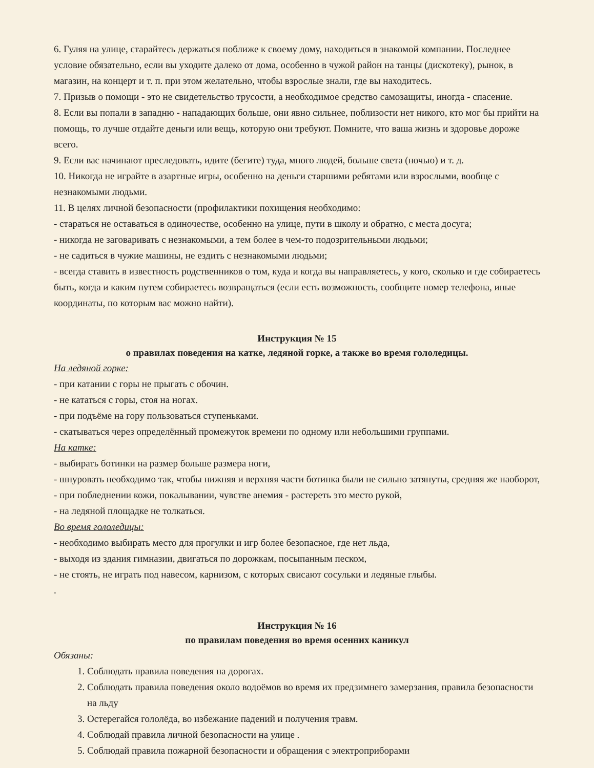6. Гуляя на улице, старайтесь держаться поближе к своему дому, находиться в знакомой компании. Последнее условие обязательно, если вы уходите далеко от дома, особенно в чужой район на танцы (дискотеку), рынок, в магазин, на концерт и т. п. при этом желательно, чтобы взрослые знали, где вы находитесь.
7. Призыв о помощи - это не свидетельство трусости, а необходимое средство самозащиты, иногда - спасение.
8. Если вы попали в западню - нападающих больше, они явно сильнее, поблизости нет никого, кто мог бы прийти на помощь, то лучше отдайте деньги или вещь, которую они требуют. Помните, что ваша жизнь и здоровье дороже всего.
9. Если вас начинают преследовать, идите (бегите) туда, много людей, больше света (ночью) и т. д.
10. Никогда не играйте в азартные игры, особенно на деньги старшими ребятами или взрослыми, вообще с незнакомыми людьми.
11. В целях личной безопасности (профилактики похищения необходимо:
- стараться не оставаться в одиночестве, особенно на улице, пути в школу и обратно, с места досуга;
- никогда не заговаривать с незнакомыми, а тем более в чем-то подозрительными людьми;
- не садиться в чужие машины, не ездить с незнакомыми людьми;
- всегда ставить в известность родственников о том, куда и когда вы направляетесь, у кого, сколько и где собираетесь быть, когда и каким путем собираетесь возвращаться (если есть возможность, сообщите номер телефона, иные координаты, по которым вас можно найти).
Инструкция № 15
о правилах поведения на катке, ледяной горке, а также во время гололедицы.
На ледяной горке:
- при катании с горы не прыгать с обочин.
- не кататься с горы, стоя на ногах.
- при подъёме на гору пользоваться ступеньками.
- скатываться через определённый промежуток времени по одному или небольшими группами.
На катке:
- выбирать ботинки на размер больше размера ноги,
- шнуровать необходимо так, чтобы нижняя и верхняя части ботинка были не сильно затянуты, средняя же наоборот,
- при побледнении кожи, покалывании, чувстве анемия - растереть это место рукой,
- на ледяной площадке не толкаться.
Во время гололедицы:
- необходимо выбирать место для прогулки и игр более безопасное, где нет льда,
- выходя из здания гимназии, двигаться по дорожкам, посыпанным песком,
- не стоять, не играть под навесом, карнизом, с которых свисают сосульки и ледяные глыбы.
.
Инструкция № 16
по правилам поведения во время осенних каникул
Обязаны:
1. Соблюдать правила поведения на дорогах.
2. Соблюдать правила поведения около водоёмов во время их предзимнего замерзания, правила безопасности на льду
3. Остерегайся гололёда, во избежание падений и получения травм.
4. Соблюдай правила личной безопасности на улице .
5. Соблюдай правила пожарной безопасности и обращения с электроприборами